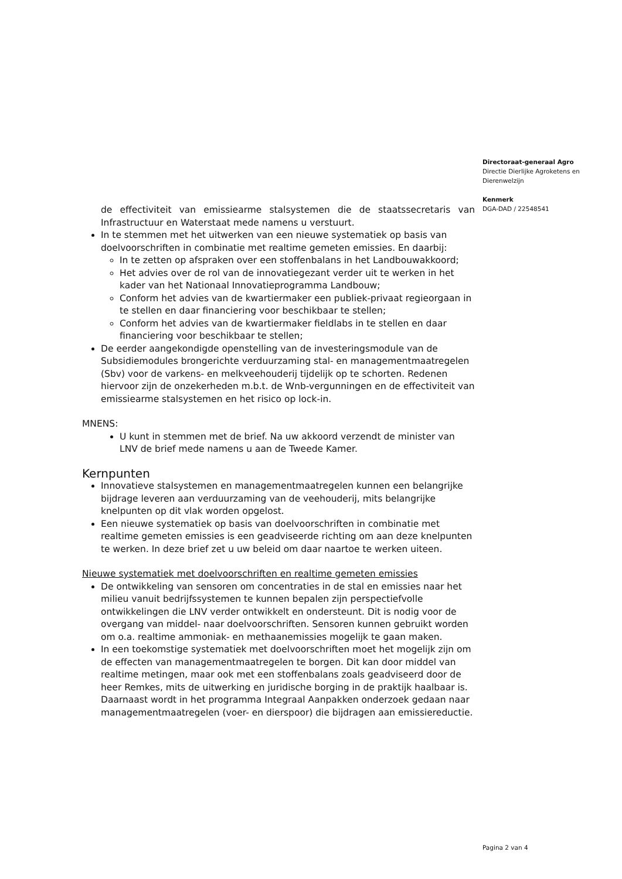Directoraat-generaal Agro
Directie Dierlijke Agroketens en Dierenwelzijn
Kenmerk
DGA-DAD / 22548541
de effectiviteit van emissiearme stalsystemen die de staatssecretaris van Infrastructuur en Waterstaat mede namens u verstuurt.
In te stemmen met het uitwerken van een nieuwe systematiek op basis van doelvoorschriften in combinatie met realtime gemeten emissies. En daarbij:
In te zetten op afspraken over een stoffenbalans in het Landbouwakkoord;
Het advies over de rol van de innovatiegezant verder uit te werken in het kader van het Nationaal Innovatieprogramma Landbouw;
Conform het advies van de kwartiermaker een publiek-privaat regieorgaan in te stellen en daar financiering voor beschikbaar te stellen;
Conform het advies van de kwartiermaker fieldlabs in te stellen en daar financiering voor beschikbaar te stellen;
De eerder aangekondigde openstelling van de investeringsmodule van de Subsidiemodules brongerichte verduurzaming stal- en managementmaatregelen (Sbv) voor de varkens- en melkveehouderij tijdelijk op te schorten. Redenen hiervoor zijn de onzekerheden m.b.t. de Wnb-vergunningen en de effectiviteit van emissiearme stalsystemen en het risico op lock-in.
MNENS:
U kunt in stemmen met de brief. Na uw akkoord verzendt de minister van LNV de brief mede namens u aan de Tweede Kamer.
Kernpunten
Innovatieve stalsystemen en managementmaatregelen kunnen een belangrijke bijdrage leveren aan verduurzaming van de veehouderij, mits belangrijke knelpunten op dit vlak worden opgelost.
Een nieuwe systematiek op basis van doelvoorschriften in combinatie met realtime gemeten emissies is een geadviseerde richting om aan deze knelpunten te werken. In deze brief zet u uw beleid om daar naartoe te werken uiteen.
Nieuwe systematiek met doelvoorschriften en realtime gemeten emissies
De ontwikkeling van sensoren om concentraties in de stal en emissies naar het milieu vanuit bedrijfssystemen te kunnen bepalen zijn perspectiefvolle ontwikkelingen die LNV verder ontwikkelt en ondersteunt. Dit is nodig voor de overgang van middel- naar doelvoorschriften. Sensoren kunnen gebruikt worden om o.a. realtime ammoniak- en methaanemissies mogelijk te gaan maken.
In een toekomstige systematiek met doelvoorschriften moet het mogelijk zijn om de effecten van managementmaatregelen te borgen. Dit kan door middel van realtime metingen, maar ook met een stoffenbalans zoals geadviseerd door de heer Remkes, mits de uitwerking en juridische borging in de praktijk haalbaar is. Daarnaast wordt in het programma Integraal Aanpakken onderzoek gedaan naar managementmaatregelen (voer- en dierspoor) die bijdragen aan emissiereductie.
Pagina 2 van 4